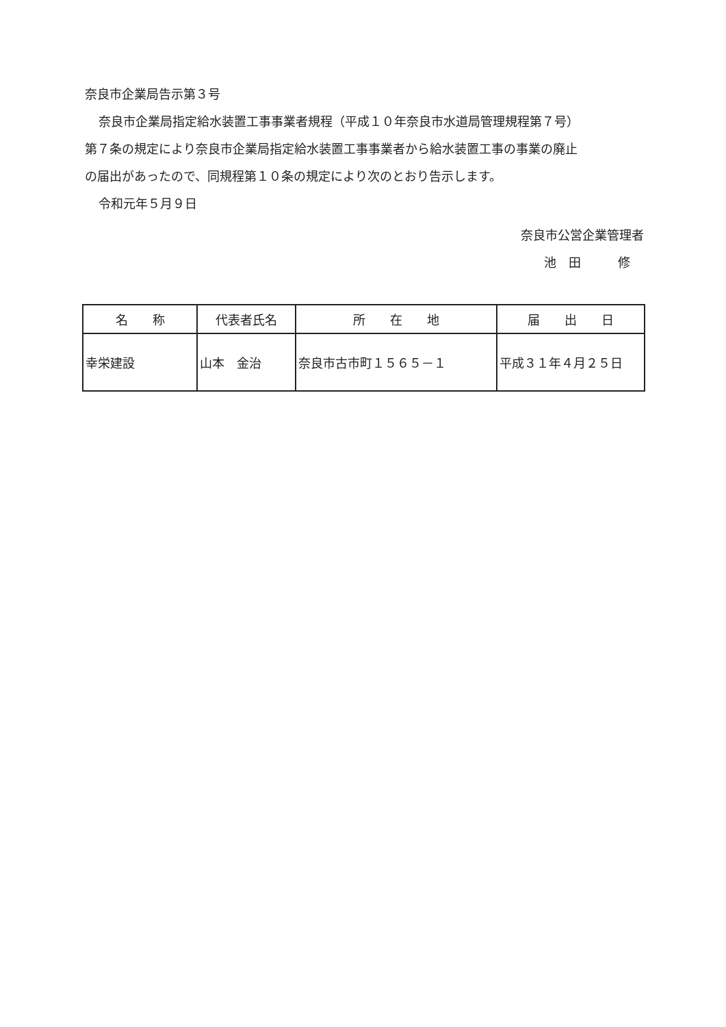奈良市企業局告示第３号
奈良市企業局指定給水装置工事事業者規程（平成１０年奈良市水道局管理規程第７号）
第７条の規定により奈良市企業局指定給水装置工事事業者から給水装置工事の事業の廃止
の届出があったので、同規程第１０条の規定により次のとおり告示します。
令和元年５月９日
奈良市公営企業管理者
池　田　　　修
| 名 称 | 代表者氏名 | 所 在 地 | 届 出 日 |
| --- | --- | --- | --- |
| 幸栄建設 | 山本 金治 | 奈良市古市町１５６５－１ | 平成３１年４月２５日 |